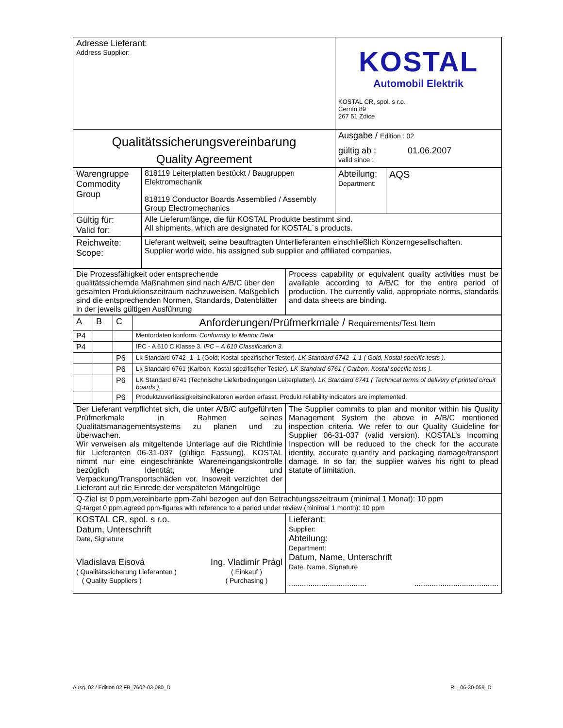| Adresse Lieferant: Address Supplier: | KOSTAL Automobil Elektrik KOSTAL CR, spol. s r.o. Černín 89 267 51 Zdice |
| Qualitätssicherungsvereinbarung Quality Agreement | Ausgabe / Edition : 02 gültig ab : 01.06.2007 valid since : |
| Warengruppe Commodity Group | 818119 Leiterplatten bestückt / Baugruppen Elektromechanik 818119 Conductor Boards Assemblied / Assembly Group Electromechanics | Abteilung: Department: | AQS |
| Gültig für: Valid for: | Alle Lieferumfänge, die für KOSTAL Produkte bestimmt sind. All shipments, which are designated for KOSTAL´s products. | | |
| Reichweite: Scope: | Lieferant weltweit, seine beauftragten Unterlieferanten einschließlich Konzerngesellschaften. Supplier world wide, his assigned sub supplier and affiliated companies. | | |
| Die Prozessfähigkeit oder entsprechende qualitätssichernde Maßnahmen sind nach A/B/C über den gesamten Produktionszeitraum nachzuweisen. Maßgeblich sind die entsprechenden Normen, Standards, Datenblätter in der jeweils gültigen Ausführung | Process capability or equivalent quality activities must be available according to A/B/C for the entire period of production. The currently valid, appropriate norms, standards and data sheets are binding. |
| A | B | C | Anforderungen/Prüfmerkmale / Requirements/Test Item |
| P4 | | | Mentordaten konform. Conformity to Mentor Data. |
| P4 | | | IPC - A 610 C Klasse 3. IPC – A 610 Classification 3. |
| | | P6 | Lk Standard 6742 -1 -1 (Gold; Kostal spezifischer Tester). LK Standard 6742 -1-1 ( Gold, Kostal specific tests ). |
| | | P6 | Lk Standard 6761 (Karbon; Kostal spezifischer Tester). LK Standard 6761 ( Carbon, Kostal specific tests ). |
| | | P6 | LK Standard 6741 (Technische Lieferbedingungen Leiterplatten). LK Standard 6741 ( Technical terms of delivery of printed circuit boards ). |
| | | P6 | Produktzuverlässigkeitsindikatoren werden erfasst. Produkt reliability indicators are implemented. |
| Der Lieferant verpflichtet sich, die unter A/B/C aufgeführten Prüfmerkmale in Rahmen seines Qualitätsmanagementsystems zu planen und zu überwachen. Wir verweisen als mitgeltende Unterlage auf die Richtlinie für Lieferanten 06-31-037 (gültige Fassung). KOSTAL nimmt nur eine eingeschränkte Wareneingangskontrolle bezüglich Identität, Menge und Verpackung/Transportschäden vor. Insoweit verzichtet der Lieferant auf die Einrede der verspäteten Mängelrüge | The Supplier commits to plan and monitor within his Quality Management System the above in A/B/C mentioned inspection criteria. We refer to our Quality Guideline for Supplier 06-31-037 (valid version). KOSTAL’s Incoming Inspection will be reduced to the check for the accurate identity, accurate quantity and packaging damage/transport damage. In so far, the supplier waives his right to plead statute of limitation. |
| Q-Ziel ist 0 ppm,vereinbarte ppm-Zahl bezogen auf den Betrachtungsszeitraum (minimal 1 Monat): 10 ppm Q-target 0 ppm,agreed ppm-figures with reference to a period under review (minimal 1 month): 10 ppm | |
| KOSTAL CR, spol. s r.o. Datum, Unterschrift Date, Signature Vladislava Eisová ( Qualitätssicherung Lieferanten ) ( Quality Suppliers ) Ing. Vladimír Prágl ( Einkauf ) ( Purchasing ) | Lieferant: Supplier: Abteilung: Department: Datum, Name, Unterschrift Date, Name, Signature .................................... ....................................... |
Ausg. 02 / Edition 02 FB_7602-03-080_D
RL_06-30-059_D